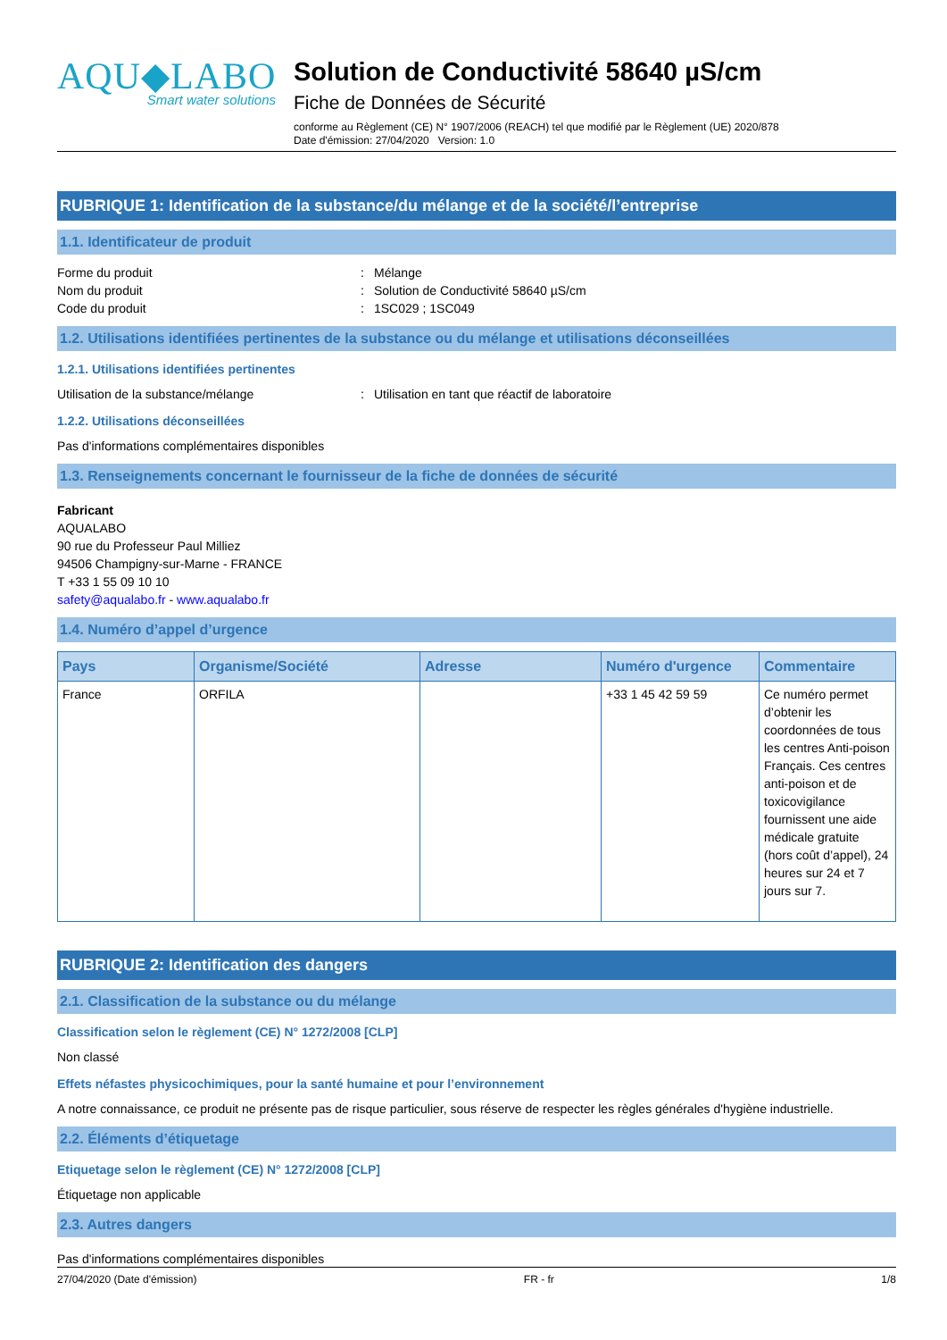AQU◆LABO
Smart water solutions
Solution de Conductivité 58640 µS/cm
Fiche de Données de Sécurité
conforme au Règlement (CE) N° 1907/2006 (REACH) tel que modifié par le Règlement (UE) 2020/878
Date d'émission: 27/04/2020 Version: 1.0
RUBRIQUE 1: Identification de la substance/du mélange et de la société/l’entreprise
1.1. Identificateur de produit
Forme du produit
:
Mélange
Nom du produit
:
Solution de Conductivité 58640 µS/cm
Code du produit
:
1SC029 ; 1SC049
1.2. Utilisations identifiées pertinentes de la substance ou du mélange et utilisations déconseillées
1.2.1. Utilisations identifiées pertinentes
Utilisation de la substance/mélange
:
Utilisation en tant que réactif de laboratoire
1.2.2. Utilisations déconseillées
Pas d'informations complémentaires disponibles
1.3. Renseignements concernant le fournisseur de la fiche de données de sécurité
Fabricant
AQUALABO
90 rue du Professeur Paul Milliez
94506 Champigny-sur-Marne - FRANCE
T +33 1 55 09 10 10
safety@aqualabo.fr - www.aqualabo.fr
1.4. Numéro d’appel d’urgence
| Pays | Organisme/Société | Adresse | Numéro d'urgence | Commentaire |
| --- | --- | --- | --- | --- |
| France | ORFILA | | +33 1 45 42 59 59 | Ce numéro permet d’obtenir les coordonnées de tous les centres Anti-poison Français. Ces centres anti-poison et de toxicovigilance fournissent une aide médicale gratuite (hors coût d’appel), 24 heures sur 24 et 7 jours sur 7. |
RUBRIQUE 2: Identification des dangers
2.1. Classification de la substance ou du mélange
Classification selon le règlement (CE) N° 1272/2008 [CLP]
Non classé
Effets néfastes physicochimiques, pour la santé humaine et pour l’environnement
A notre connaissance, ce produit ne présente pas de risque particulier, sous réserve de respecter les règles générales d'hygiène industrielle.
2.2. Éléments d’étiquetage
Etiquetage selon le règlement (CE) N° 1272/2008 [CLP]
Étiquetage non applicable
2.3. Autres dangers
Pas d'informations complémentaires disponibles
27/04/2020 (Date d'émission) FR - fr 1/8